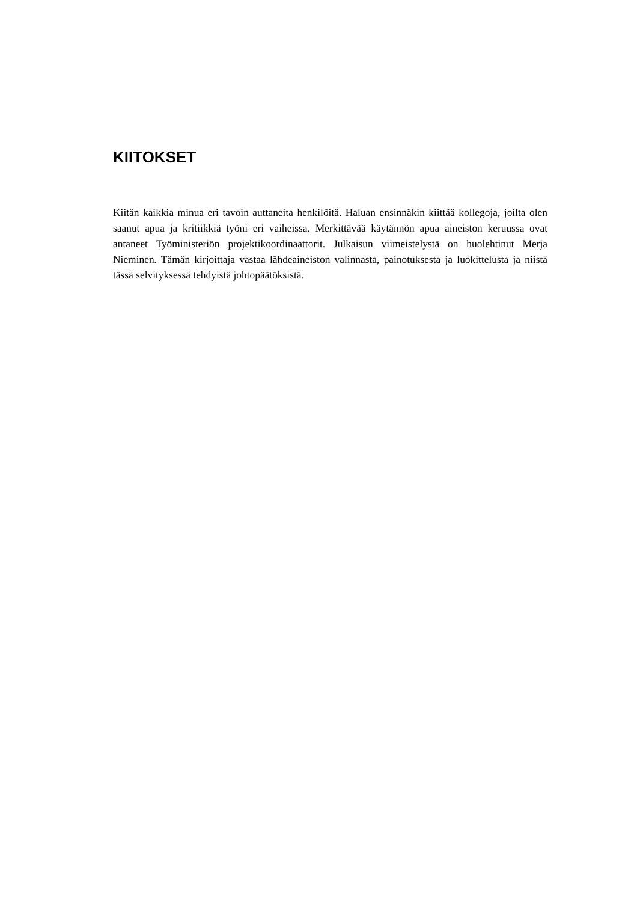KIITOKSET
Kiitän kaikkia minua eri tavoin auttaneita henkilöitä. Haluan ensinnäkin kiittää kollegoja, joilta olen saanut apua ja kritiikkiä työni eri vaiheissa. Merkittävää käytännön apua aineis­ton keruussa ovat antaneet Työministeriön projektikoordinaattorit. Julkaisun viimeistelystä on huolehtinut Merja Nieminen. Tämän kirjoittaja vastaa lähdeaineiston valinnasta, paino­tuksesta ja luokittelusta ja niistä tässä selvityksessä tehdyistä johtopäätöksistä.